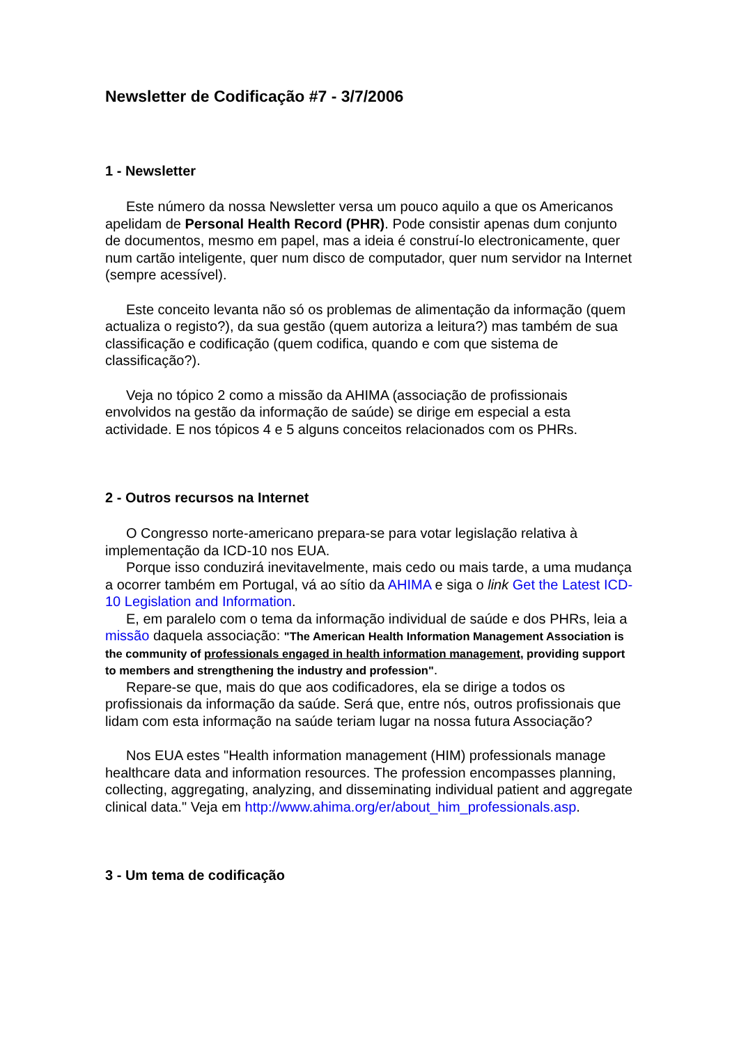Newsletter de Codificação #7 - 3/7/2006
1 - Newsletter
Este número da nossa Newsletter versa um pouco aquilo a que os Americanos apelidam de Personal Health Record (PHR). Pode consistir apenas dum conjunto de documentos, mesmo em papel, mas a ideia é construí-lo electronicamente, quer num cartão inteligente, quer num disco de computador, quer num servidor na Internet (sempre acessível).
Este conceito levanta não só os problemas de alimentação da informação (quem actualiza o registo?), da sua gestão (quem autoriza a leitura?) mas também de sua classificação e codificação (quem codifica, quando e com que sistema de classificação?).
Veja no tópico 2 como a missão da AHIMA (associação de profissionais envolvidos na gestão da informação de saúde) se dirige em especial a esta actividade. E nos tópicos 4 e 5 alguns conceitos relacionados com os PHRs.
2 - Outros recursos na Internet
O Congresso norte-americano prepara-se para votar legislação relativa à implementação da ICD-10 nos EUA.
Porque isso conduzirá inevitavelmente, mais cedo ou mais tarde, a uma mudança a ocorrer também em Portugal, vá ao sítio da AHIMA e siga o link Get the Latest ICD-10 Legislation and Information.
E, em paralelo com o tema da informação individual de saúde e dos PHRs, leia a missão daquela associação: "The American Health Information Management Association is the community of professionals engaged in health information management, providing support to members and strengthening the industry and profession".
Repare-se que, mais do que aos codificadores, ela se dirige a todos os profissionais da informação da saúde. Será que, entre nós, outros profissionais que lidam com esta informação na saúde teriam lugar na nossa futura Associação?
Nos EUA estes "Health information management (HIM) professionals manage healthcare data and information resources. The profession encompasses planning, collecting, aggregating, analyzing, and disseminating individual patient and aggregate clinical data." Veja em http://www.ahima.org/er/about_him_professionals.asp.
3 - Um tema de codificação